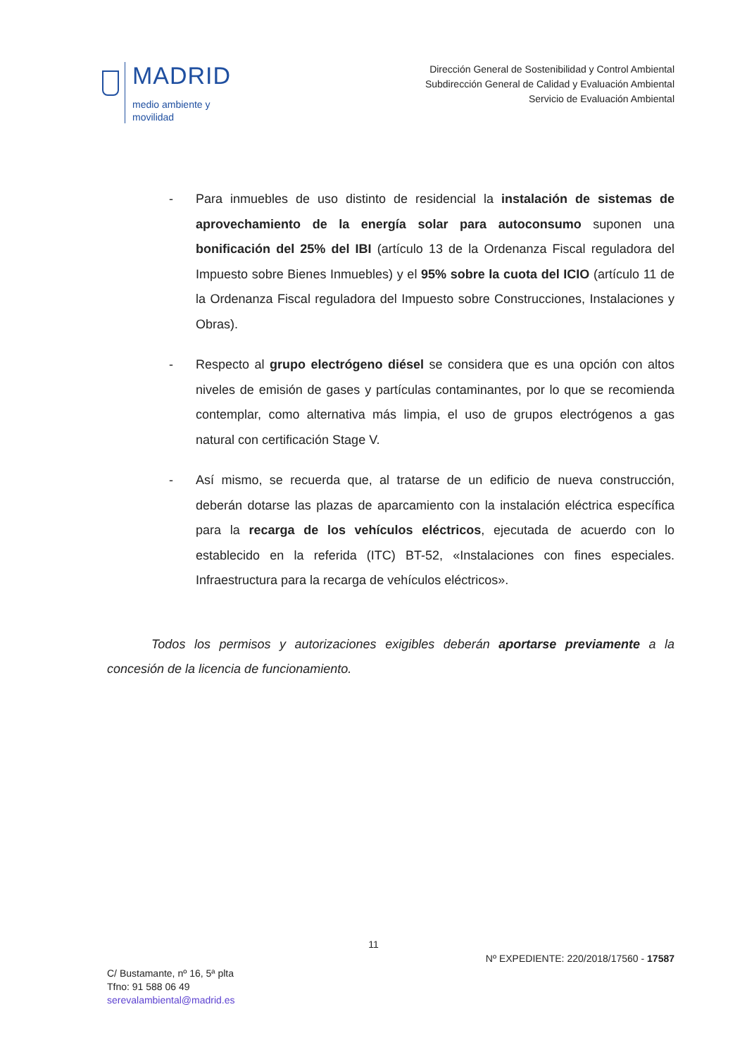MADRID
medio ambiente y
movilidad
Dirección General de Sostenibilidad y Control Ambiental
Subdirección General de Calidad y Evaluación Ambiental
Servicio de Evaluación Ambiental
- Para inmuebles de uso distinto de residencial la instalación de sistemas de aprovechamiento de la energía solar para autoconsumo suponen una bonificación del 25% del IBI (artículo 13 de la Ordenanza Fiscal reguladora del Impuesto sobre Bienes Inmuebles) y el 95% sobre la cuota del ICIO (artículo 11 de la Ordenanza Fiscal reguladora del Impuesto sobre Construcciones, Instalaciones y Obras).
- Respecto al grupo electrógeno diésel se considera que es una opción con altos niveles de emisión de gases y partículas contaminantes, por lo que se recomienda contemplar, como alternativa más limpia, el uso de grupos electrógenos a gas natural con certificación Stage V.
- Así mismo, se recuerda que, al tratarse de un edificio de nueva construcción, deberán dotarse las plazas de aparcamiento con la instalación eléctrica específica para la recarga de los vehículos eléctricos, ejecutada de acuerdo con lo establecido en la referida (ITC) BT-52, «Instalaciones con fines especiales. Infraestructura para la recarga de vehículos eléctricos».
Todos los permisos y autorizaciones exigibles deberán aportarse previamente a la concesión de la licencia de funcionamiento.
11
Nº EXPEDIENTE: 220/2018/17560 - 17587
C/ Bustamante, nº 16, 5ª plta
Tfno: 91 588 06 49
serevalambiental@madrid.es